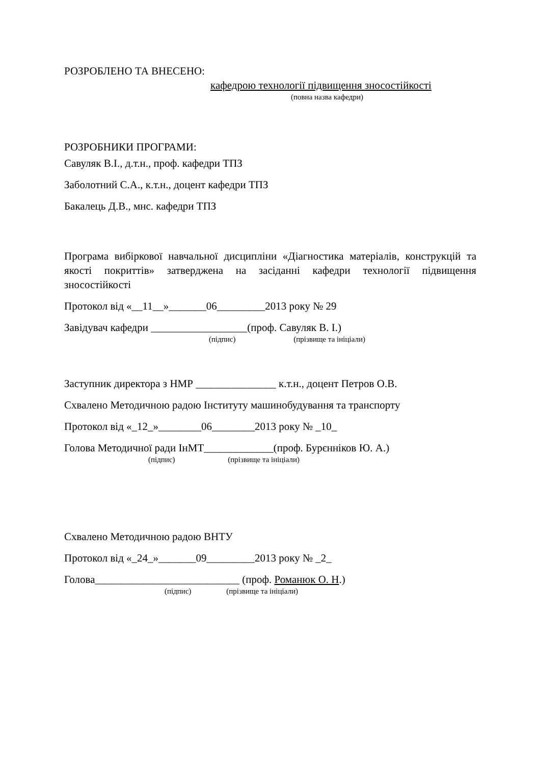РОЗРОБЛЕНО ТА ВНЕСЕНО:
кафедрою технології підвищення зносостійкості
(повна назва кафедри)
РОЗРОБНИКИ ПРОГРАМИ:
Савуляк В.І., д.т.н., проф. кафедри ТПЗ
Заболотний С.А., к.т.н., доцент кафедри ТПЗ
Бакалець Д.В., мнс. кафедри ТПЗ
Програма вибіркової навчальної дисципліни «Діагностика матеріалів, конструкцій та якості покриттів» затверджена на засіданні кафедри технології підвищення зносостійкості
Протокол від «__11__»_______06_________2013 року № 29
Завідувач кафедри __________________(проф. Савуляк В. І.)
(підпис) (прізвище та ініціали)
Заступник директора з НМР _______________ к.т.н., доцент Петров О.В.
Схвалено Методичною радою Інституту машинобудування та транспорту
Протокол від «_12_»________06________2013 року № _10_
Голова Методичної ради ІнМТ_____________(проф. Бурєнніков Ю. А.)
(підпис) (прізвище та ініціали)
Схвалено Методичною радою ВНТУ
Протокол від «_24_»_______09_________2013 року № _2_
Голова___________________________ (проф. Романюк О. Н.)
(підпис) (прізвище та ініціали)